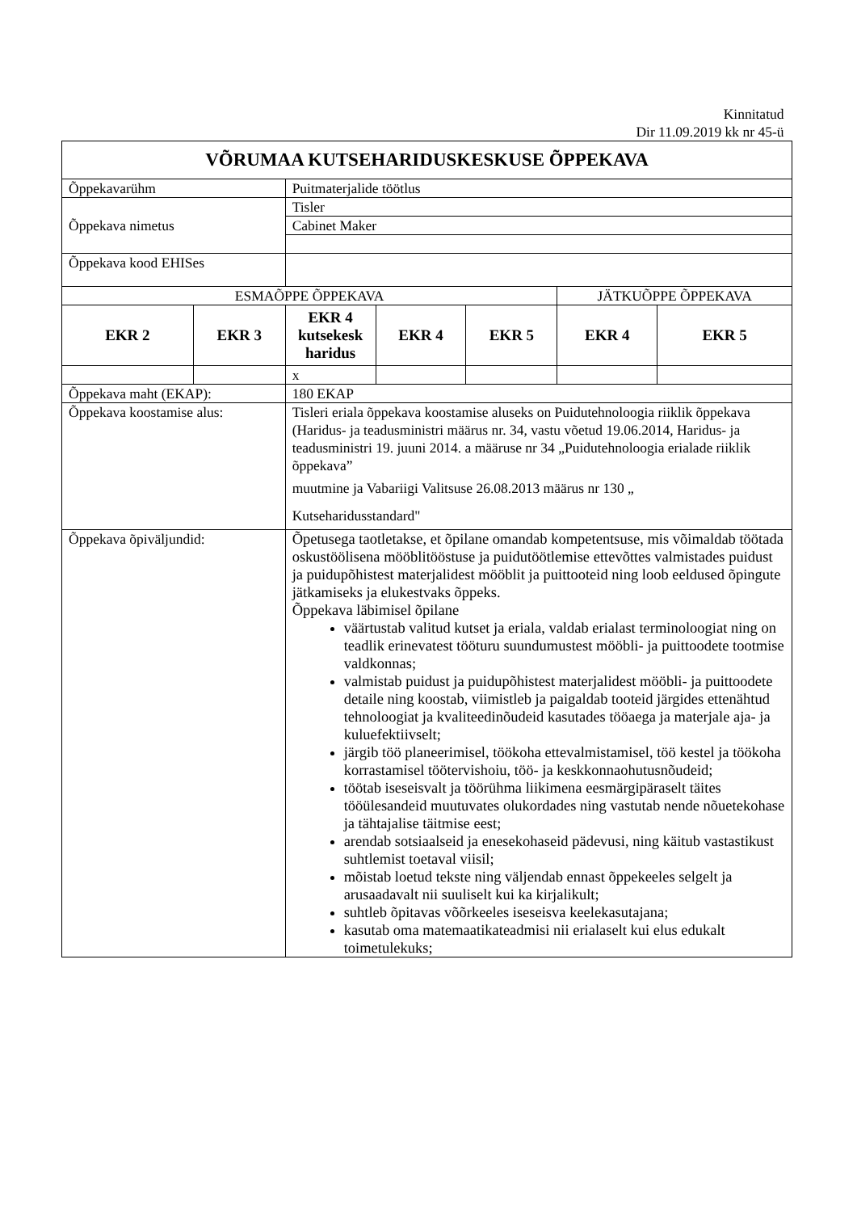Kinnitatud
Dir 11.09.2019 kk nr 45-ü
| VÕRUMAA KUTSEHARIDUSKESKUSE ÕPPEKAVA | | | | | | |
| Õppekavarühm | | Puitmaterjalide töötlus | | | | |
| Õppekava nimetus | | Tisler | | | | |
| | | Cabinet Maker | | | | |
| Õppekava kood EHISes | | | | | | |
| ESMAÕPPE ÕPPEKAVA | | | | | JÄTKUÕPPE ÕPPEKAVA | |
| EKR 2 | EKR 3 | EKR 4 kutsekesk haridus | EKR 4 | EKR 5 | EKR 4 | EKR 5 |
| | | x | | | | |
| Õppekava maht (EKAP): | | 180 EKAP | | | | |
| Õppekava koostamise alus: | | Tisleri eriala õppekava koostamise aluseks on Puidutehnoloogia riiklik õppekava (Haridus- ja teadusministri määrus nr. 34, vastu võetud 19.06.2014, Haridus- ja teadusministri 19. juuni 2014. a määruse nr 34 „Puidutehnoloogia erialade riiklik õppekava” muutmine ja Vabariigi Valitsuse 26.08.2013 määrus nr 130 „ Kutseharidusstandard" | | | | |
| Õppekava õpiväljundid: | | Õpetusega taotletakse, et õpilane omandab kompetentsuse, mis võimaldab töötada oskustöölisena mööblitööstuse ja puidutöötlemise ettevõttes valmistades puidust ja puidupõhistest materjalidest mööblit ja puittooteid ning loob eeldused õpingute jätkamiseks ja elukestvaks õppeks. Õppekava läbimisel õpilane väärtustab valitud kutset ja eriala, valdab erialast terminoloogiat ning on teadlik erinevatest tööturu suundumustest mööbli- ja puittoodete tootmise valdkonnas; valmistab puidust ja puidupõhistest materjalidest mööbli- ja puittoodete detaile ning koostab, viimistleb ja paigaldab tooteid järgides ettenähtud tehnoloogiat ja kvaliteedinõudeid kasutades tööaega ja materjale aja- ja kuluefektiivselt; järgib töö planeerimisel, töökoha ettevalmistamisel, töö kestel ja töökoha korrastamisel töötervishoiu, töö- ja keskkonnaohutusnõudeid; töötab iseseisvalt ja töörühma liikimena eesmärgipäraselt täites tööülesandeid muutuvates olukordades ning vastutab nende nõuetekohase ja tähtajalise täitmise eest; arendab sotsiaalseid ja enesekohaseid pädevusi, ning käitub vastastikust suhtlemist toetaval viisil; mõistab loetud tekste ning väljendab ennast õppekeeles selgelt ja arusaadavalt nii suuliselt kui ka kirjalikult; suhtleb õpitavas võõrkeeles iseseisva keelekasutajana; kasutab oma matemaatikateadmisi nii erialaselt kui elus edukalt toimetulekuks; | | | | |